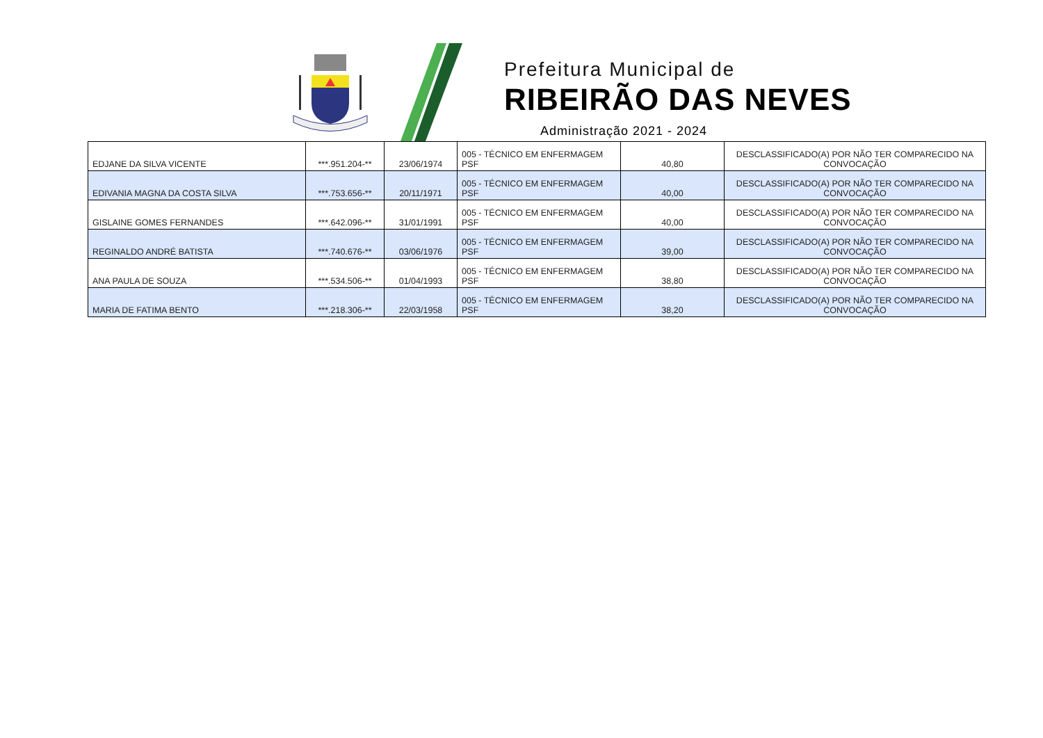Prefeitura Municipal de
RIBEIRÃO DAS NEVES
Administração 2021 - 2024
| EDJANE DA SILVA VICENTE | ***.951.204-** | 23/06/1974 | 005 - TÉCNICO EM ENFERMAGEM PSF | 40,80 | DESCLASSIFICADO(A) POR NÃO TER COMPARECIDO NA CONVOCAÇÃO |
| EDIVANIA MAGNA DA COSTA SILVA | ***.753.656-** | 20/11/1971 | 005 - TÉCNICO EM ENFERMAGEM PSF | 40,00 | DESCLASSIFICADO(A) POR NÃO TER COMPARECIDO NA CONVOCAÇÃO |
| GISLAINE GOMES FERNANDES | ***.642.096-** | 31/01/1991 | 005 - TÉCNICO EM ENFERMAGEM PSF | 40,00 | DESCLASSIFICADO(A) POR NÃO TER COMPARECIDO NA CONVOCAÇÃO |
| REGINALDO ANDRÉ BATISTA | ***.740.676-** | 03/06/1976 | 005 - TÉCNICO EM ENFERMAGEM PSF | 39,00 | DESCLASSIFICADO(A) POR NÃO TER COMPARECIDO NA CONVOCAÇÃO |
| ANA PAULA DE SOUZA | ***.534.506-** | 01/04/1993 | 005 - TÉCNICO EM ENFERMAGEM PSF | 38,80 | DESCLASSIFICADO(A) POR NÃO TER COMPARECIDO NA CONVOCAÇÃO |
| MARIA DE FATIMA BENTO | ***.218.306-** | 22/03/1958 | 005 - TÉCNICO EM ENFERMAGEM PSF | 38,20 | DESCLASSIFICADO(A) POR NÃO TER COMPARECIDO NA CONVOCAÇÃO |